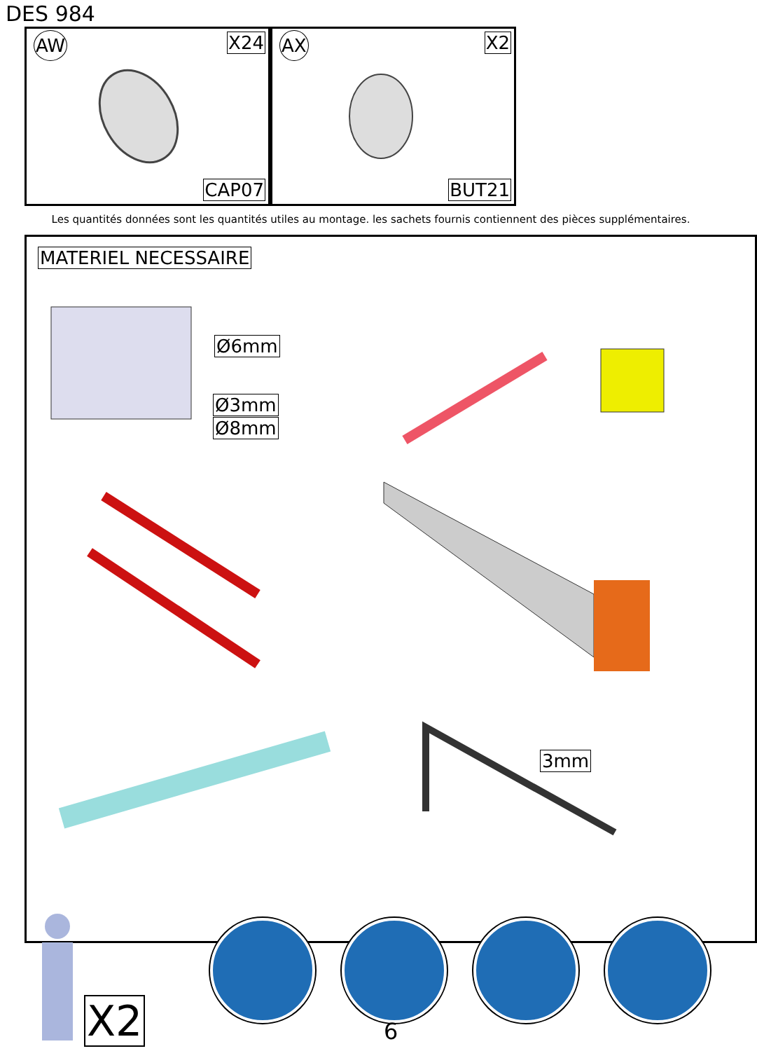DES 984
AW X24
CAP07
AX X2
BUT21
Les quantités données sont les quantités utiles au montage. les sachets fournis contiennent des pièces supplémentaires.
MATERIEL NECESSAIRE
Ø6mm
Ø3mm
Ø8mm
3mm
X2 6